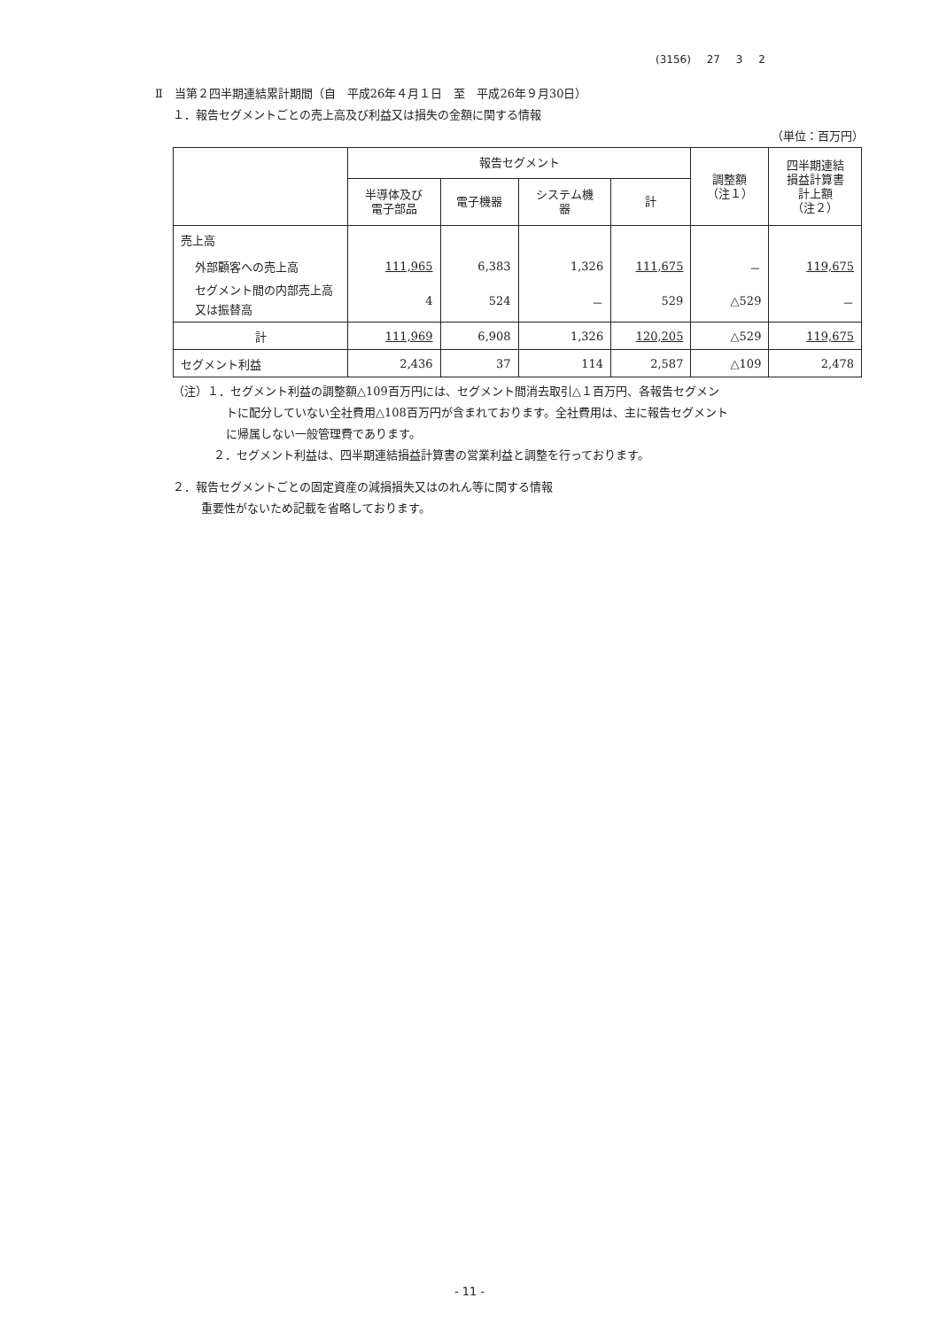(3156) 27 3 2
Ⅱ　当第２四半期連結累計期間（自　平成26年４月１日　至　平成26年９月30日）
１．報告セグメントごとの売上高及び利益又は損失の金額に関する情報
（単位：百万円）
| | 報告セグメント | | | | 調整額 （注１） | 四半期連結 損益計算書 計上額 （注２） |
| --- | --- | --- | --- | --- | --- | --- |
| | 半導体及び 電子部品 | 電子機器 | システム機 器 | 計 | | |
| 売上高 | | | | | | |
| 外部顧客への売上高 | 111,965 | 6,383 | 1,326 | 111,675 | － | 119,675 |
| セグメント間の内部売上高又は振替高 | 4 | 524 | － | 529 | △529 | － |
| 計 | 111,969 | 6,908 | 1,326 | 120,205 | △529 | 119,675 |
| セグメント利益 | 2,436 | 37 | 114 | 2,587 | △109 | 2,478 |
（注）１．セグメント利益の調整額△109百万円には、セグメント間消去取引△１百万円、各報告セグメン
トに配分していない全社費用△108百万円が含まれております。全社費用は、主に報告セグメント
に帰属しない一般管理費であります。
２．セグメント利益は、四半期連結損益計算書の営業利益と調整を行っております。
２．報告セグメントごとの固定資産の減損損失又はのれん等に関する情報
重要性がないため記載を省略しております。
- 11 -